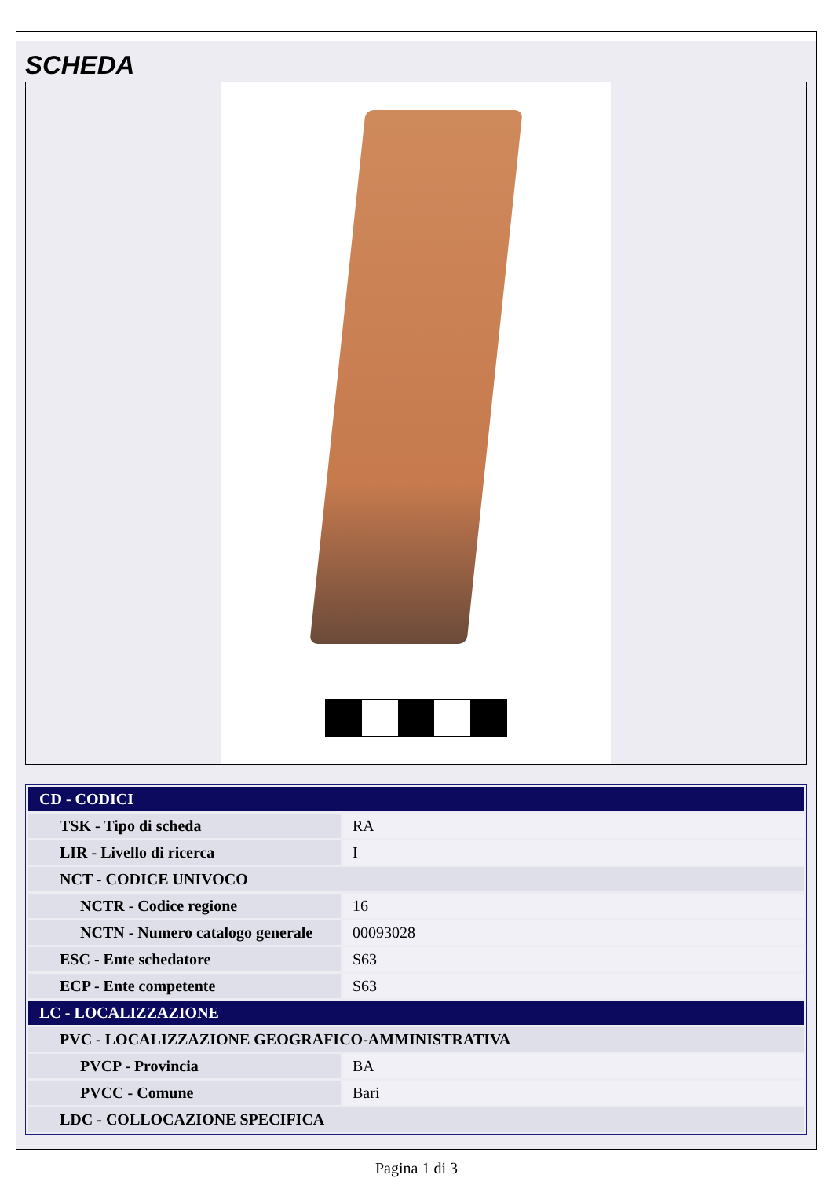SCHEDA
| CD - CODICI | |
| TSK - Tipo di scheda | RA |
| LIR - Livello di ricerca | I |
| NCT - CODICE UNIVOCO | |
| NCTR - Codice regione | 16 |
| NCTN - Numero catalogo generale | 00093028 |
| ESC - Ente schedatore | S63 |
| ECP - Ente competente | S63 |
| LC - LOCALIZZAZIONE | |
| PVC - LOCALIZZAZIONE GEOGRAFICO-AMMINISTRATIVA | |
| PVCP - Provincia | BA |
| PVCC - Comune | Bari |
| LDC - COLLOCAZIONE SPECIFICA | |
Pagina 1 di 3